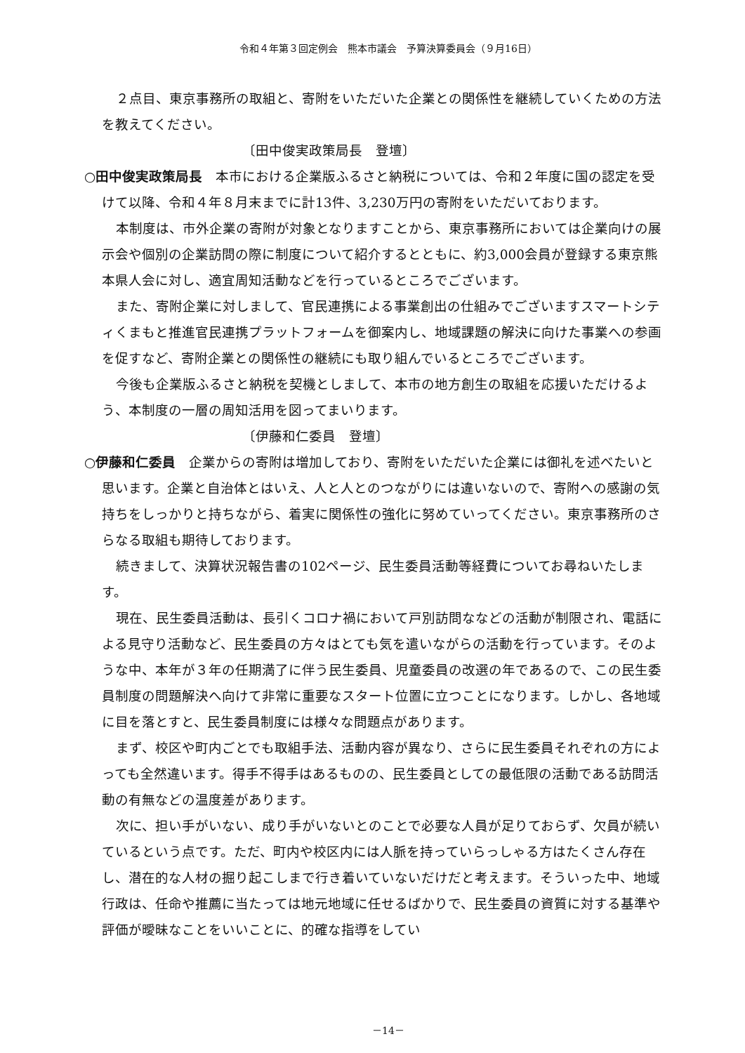令和４年第３回定例会　熊本市議会　予算決算委員会（９月16日）
２点目、東京事務所の取組と、寄附をいただいた企業との関係性を継続していくための方法を教えてください。
〔田中俊実政策局長　登壇〕
○田中俊実政策局長　本市における企業版ふるさと納税については、令和２年度に国の認定を受けて以降、令和４年８月末までに計13件、3,230万円の寄附をいただいております。
本制度は、市外企業の寄附が対象となりますことから、東京事務所においては企業向けの展示会や個別の企業訪問の際に制度について紹介するとともに、約3,000会員が登録する東京熊本県人会に対し、適宜周知活動などを行っているところでございます。
また、寄附企業に対しまして、官民連携による事業創出の仕組みでございますスマートシティくまもと推進官民連携プラットフォームを御案内し、地域課題の解決に向けた事業への参画を促すなど、寄附企業との関係性の継続にも取り組んでいるところでございます。
今後も企業版ふるさと納税を契機としまして、本市の地方創生の取組を応援いただけるよう、本制度の一層の周知活用を図ってまいります。
〔伊藤和仁委員　登壇〕
○伊藤和仁委員　企業からの寄附は増加しており、寄附をいただいた企業には御礼を述べたいと思います。企業と自治体とはいえ、人と人とのつながりには違いないので、寄附への感謝の気持ちをしっかりと持ちながら、着実に関係性の強化に努めていってください。東京事務所のさらなる取組も期待しております。
続きまして、決算状況報告書の102ページ、民生委員活動等経費についてお尋ねいたします。
現在、民生委員活動は、長引くコロナ禍において戸別訪問ななどの活動が制限され、電話による見守り活動など、民生委員の方々はとても気を遣いながらの活動を行っています。そのような中、本年が３年の任期満了に伴う民生委員、児童委員の改選の年であるので、この民生委員制度の問題解決へ向けて非常に重要なスタート位置に立つことになります。しかし、各地域に目を落とすと、民生委員制度には様々な問題点があります。
まず、校区や町内ごとでも取組手法、活動内容が異なり、さらに民生委員それぞれの方によっても全然違います。得手不得手はあるものの、民生委員としての最低限の活動である訪問活動の有無などの温度差があります。
次に、担い手がいない、成り手がいないとのことで必要な人員が足りておらず、欠員が続いているという点です。ただ、町内や校区内には人脈を持っていらっしゃる方はたくさん存在し、潜在的な人材の掘り起こしまで行き着いていないだけだと考えます。そういった中、地域行政は、任命や推薦に当たっては地元地域に任せるばかりで、民生委員の資質に対する基準や評価が曖昧なことをいいことに、的確な指導をしてい
－14－